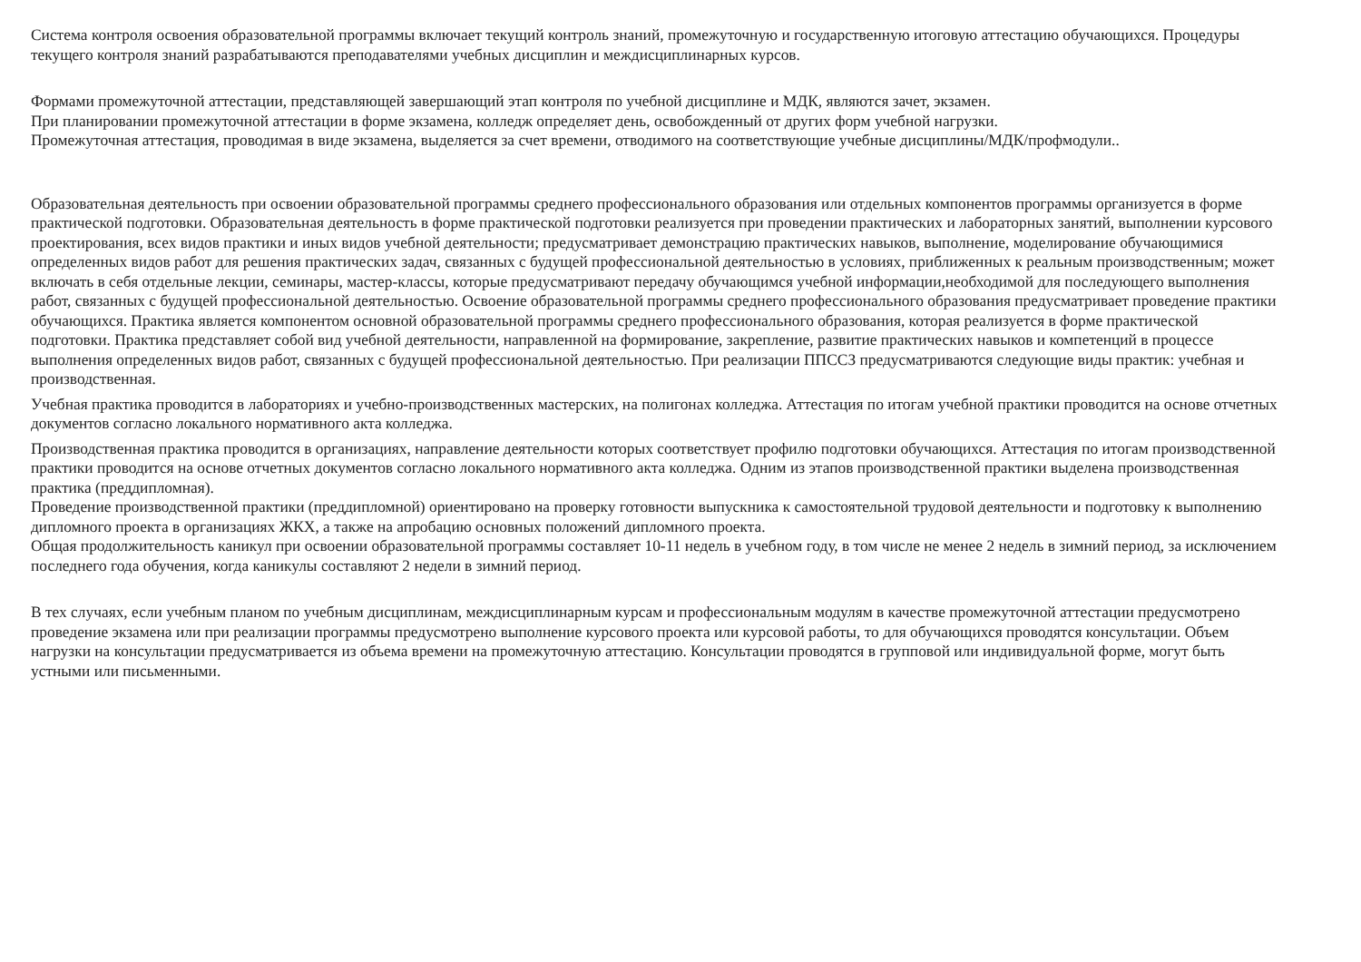Система контроля освоения образовательной программы включает текущий контроль знаний, промежуточную и государственную итоговую аттестацию обучающихся. Процедуры текущего контроля знаний разрабатываются преподавателями учебных дисциплин и междисциплинарных курсов.
Формами промежуточной аттестации, представляющей завершающий этап контроля по учебной дисциплине и МДК, являются зачет, экзамен.
При планировании промежуточной аттестации в форме экзамена, колледж определяет день, освобожденный от других форм учебной нагрузки.
Промежуточная аттестация, проводимая в виде экзамена, выделяется за счет времени, отводимого на соответствующие учебные дисциплины/МДК/профмодули..
Образовательная деятельность при освоении образовательной программы среднего профессионального образования или отдельных компонентов программы организуется в форме практической подготовки. Образовательная деятельность в форме практической подготовки реализуется при проведении практических и лабораторных занятий, выполнении курсового проектирования, всех видов практики и иных видов учебной деятельности; предусматривает демонстрацию практических навыков, выполнение, моделирование обучающимися определенных видов работ для решения практических задач, связанных с будущей профессиональной деятельностью в условиях, приближенных к реальным производственным; может включать в себя отдельные лекции, семинары, мастер-классы, которые предусматривают передачу обучающимся учебной информации,необходимой для последующего выполнения работ, связанных с будущей профессиональной деятельностью. Освоение образовательной программы среднего профессионального образования предусматривает проведение практики обучающихся. Практика является компонентом основной образовательной программы среднего профессионального образования, которая реализуется в форме практической подготовки. Практика представляет собой вид учебной деятельности, направленной на формирование, закрепление, развитие практических навыков и компетенций в процессе выполнения определенных видов работ, связанных с будущей профессиональной деятельностью. При реализации ППССЗ предусматриваются следующие виды практик: учебная и производственная.
Учебная практика проводится в лабораториях и учебно-производственных мастерских, на полигонах колледжа. Аттестация по итогам учебной практики проводится на основе отчетных документов согласно локального нормативного акта колледжа.
Производственная практика проводится в организациях, направление деятельности которых соответствует профилю подготовки обучающихся. Аттестация по итогам производственной практики проводится на основе отчетных документов согласно локального нормативного акта колледжа. Одним из этапов производственной практики выделена производственная практика (преддипломная).
Проведение производственной практики (преддипломной) ориентировано на проверку готовности выпускника к самостоятельной трудовой деятельности и подготовку к выполнению дипломного проекта в организациях ЖКХ, а также на апробацию основных положений дипломного проекта.
Общая продолжительность каникул при освоении образовательной программы составляет 10-11 недель в учебном году, в том числе не менее 2 недель в зимний период, за исключением последнего года обучения, когда каникулы составляют 2 недели в зимний период.
В тех случаях, если учебным планом по учебным дисциплинам, междисциплинарным курсам и профессиональным модулям в качестве промежуточной аттестации предусмотрено проведение экзамена или при реализации программы предусмотрено выполнение курсового проекта или курсовой работы, то для обучающихся проводятся консультации. Объем нагрузки на консультации предусматривается из объема времени на промежуточную аттестацию. Консультации проводятся в групповой или индивидуальной форме, могут быть устными или письменными.